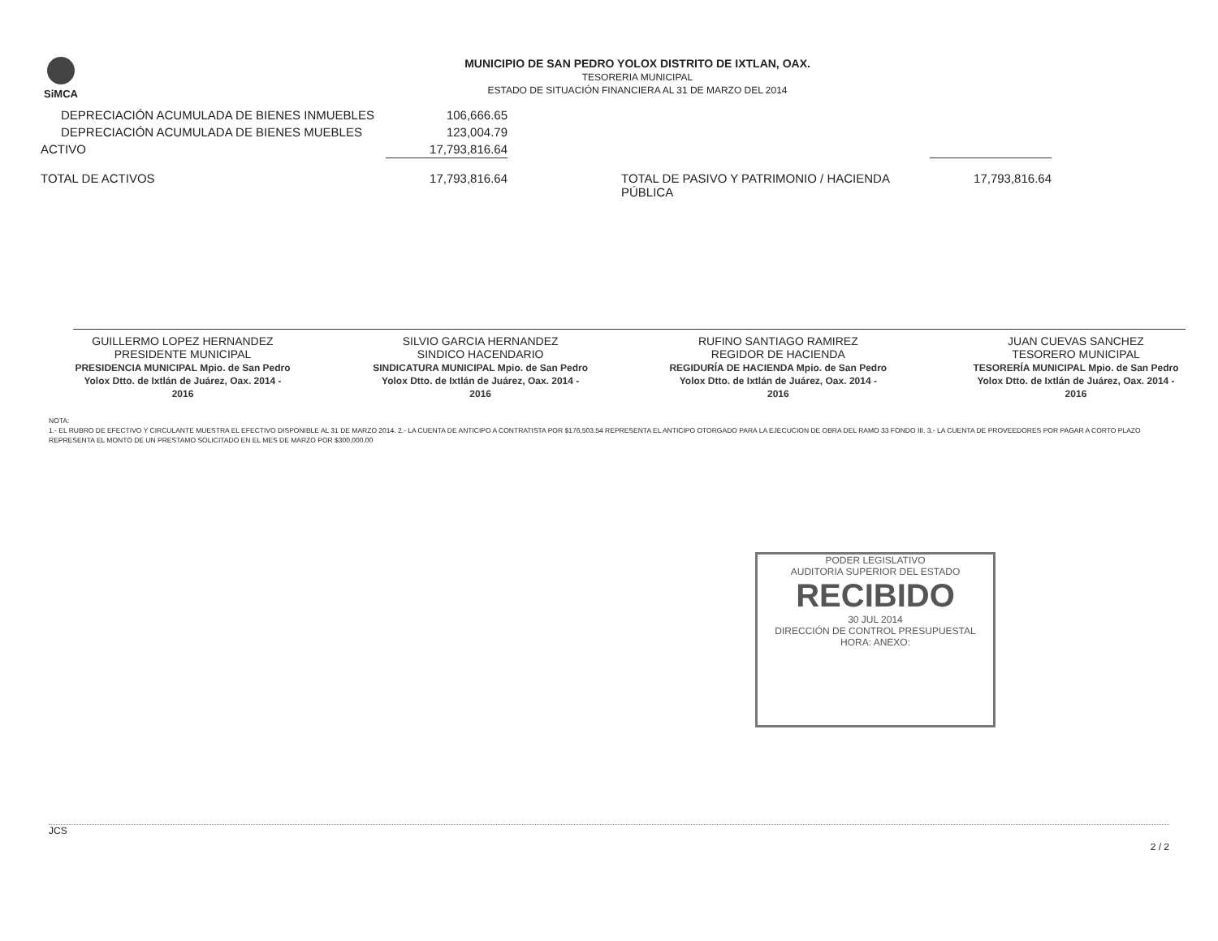SiMCA
MUNICIPIO DE SAN PEDRO YOLOX DISTRITO DE IXTLAN, OAX.
TESORERIA MUNICIPAL
ESTADO DE SITUACIÓN FINANCIERA AL 31 DE MARZO DEL 2014
| DEPRECIACIÓN ACUMULADA DE BIENES INMUEBLES | 106,666.65 | | |
| DEPRECIACIÓN ACUMULADA DE BIENES MUEBLES | 123,004.79 | | |
| ACTIVO | 17,793,816.64 | | |
| TOTAL DE ACTIVOS | 17,793,816.64 | TOTAL DE PASIVO Y PATRIMONIO / HACIENDA PÚBLICA | 17,793,816.64 |
GUILLERMO LOPEZ HERNANDEZ
PRESIDENTE MUNICIPAL
PRESIDENCIA MUNICIPAL Mpio. de San Pedro Yolox Dtto. de Ixtlán de Juárez, Oax. 2014 - 2016
SILVIO GARCIA HERNANDEZ
SINDICO HACENDARIO
SINDICATURA MUNICIPAL Mpio. de San Pedro Yolox Dtto. de Ixtlán de Juárez, Oax. 2014 - 2016
RUFINO SANTIAGO RAMIREZ
REGIDOR DE HACIENDA
REGIDURÍA DE HACIENDA Mpio. de San Pedro Yolox Dtto. de Ixtlán de Juárez, Oax. 2014 - 2016
JUAN CUEVAS SANCHEZ
TESORERO MUNICIPAL
TESORERÍA MUNICIPAL Mpio. de San Pedro Yolox Dtto. de Ixtlán de Juárez, Oax. 2014 - 2016
NOTA:
1.- EL RUBRO DE EFECTIVO Y CIRCULANTE MUESTRA EL EFECTIVO DISPONIBLE AL 31 DE MARZO 2014. 2.- LA CUENTA DE ANTICIPO A CONTRATISTA POR $176,503.54 REPRESENTA EL ANTICIPO OTORGADO PARA LA EJECUCION DE OBRA DEL RAMO 33 FONDO III. 3.- LA CUENTA DE PROVEEDORES POR PAGAR A CORTO PLAZO REPRESENTA EL MONTO DE UN PRESTAMO SOLICITADO EN EL MES DE MARZO POR $300,000.00
PODER LEGISLATIVO
AUDITORIA SUPERIOR DEL ESTADO
RECIBIDO
30 JUL 2014
DIRECCIÓN DE CONTROL PRESUPUESTAL
HORA: ANEXO:
JCS 2 / 2